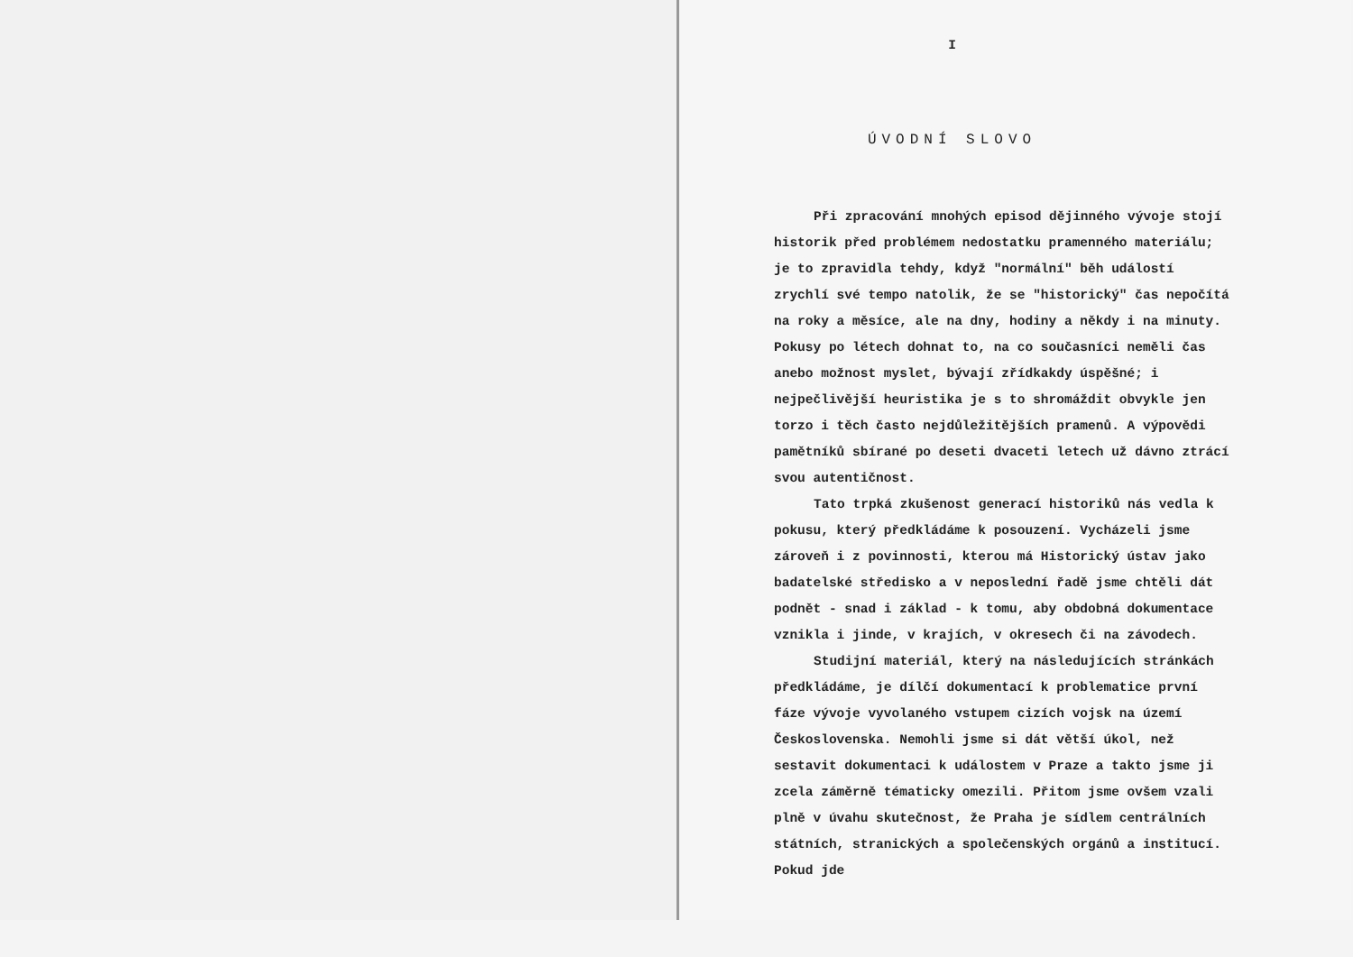I
ÚVODNÍ SLOVO
Při zpracování mnohých episod dějinného vývoje stojí historik před problémem nedostatku pramenného materiálu; je to zpravidla tehdy, když "normální" běh událostí zrychlí své tempo natolik, že se "historický" čas nepočítá na roky a měsíce, ale na dny, hodiny a někdy i na minuty. Pokusy po létech dohnat to, na co současníci neměli čas anebo možnost myslet, bývají zřídkakdy úspěšné; i nejpečlivější heuristika je s to shromáždit obvykle jen torzo i těch často nejdůležitějších pramenů. A výpovědi pamětníků sbírané po deseti dvaceti letech už dávno ztrácí svou autentičnost.
Tato trpká zkušenost generací historiků nás vedla k pokusu, který předkládáme k posouzení. Vycházeli jsme zároveň i z povinnosti, kterou má Historický ústav jako badatelské středisko a v neposlední řadě jsme chtěli dát podnět - snad i základ - k tomu, aby obdobná dokumentace vznikla i jinde, v krajích, v okresech či na závodech.
Studijní materiál, který na následujících stránkách předkládáme, je dílčí dokumentací k problematice první fáze vývoje vyvolaného vstupem cizích vojsk na území Československa. Nemohli jsme si dát větší úkol, než sestavit dokumentaci k událostem v Praze a takto jsme ji zcela záměrně tématicky omezili. Přitom jsme ovšem vzali plně v úvahu skutečnost, že Praha je sídlem centrálních státních, stranických a společenských orgánů a institucí. Pokud jde